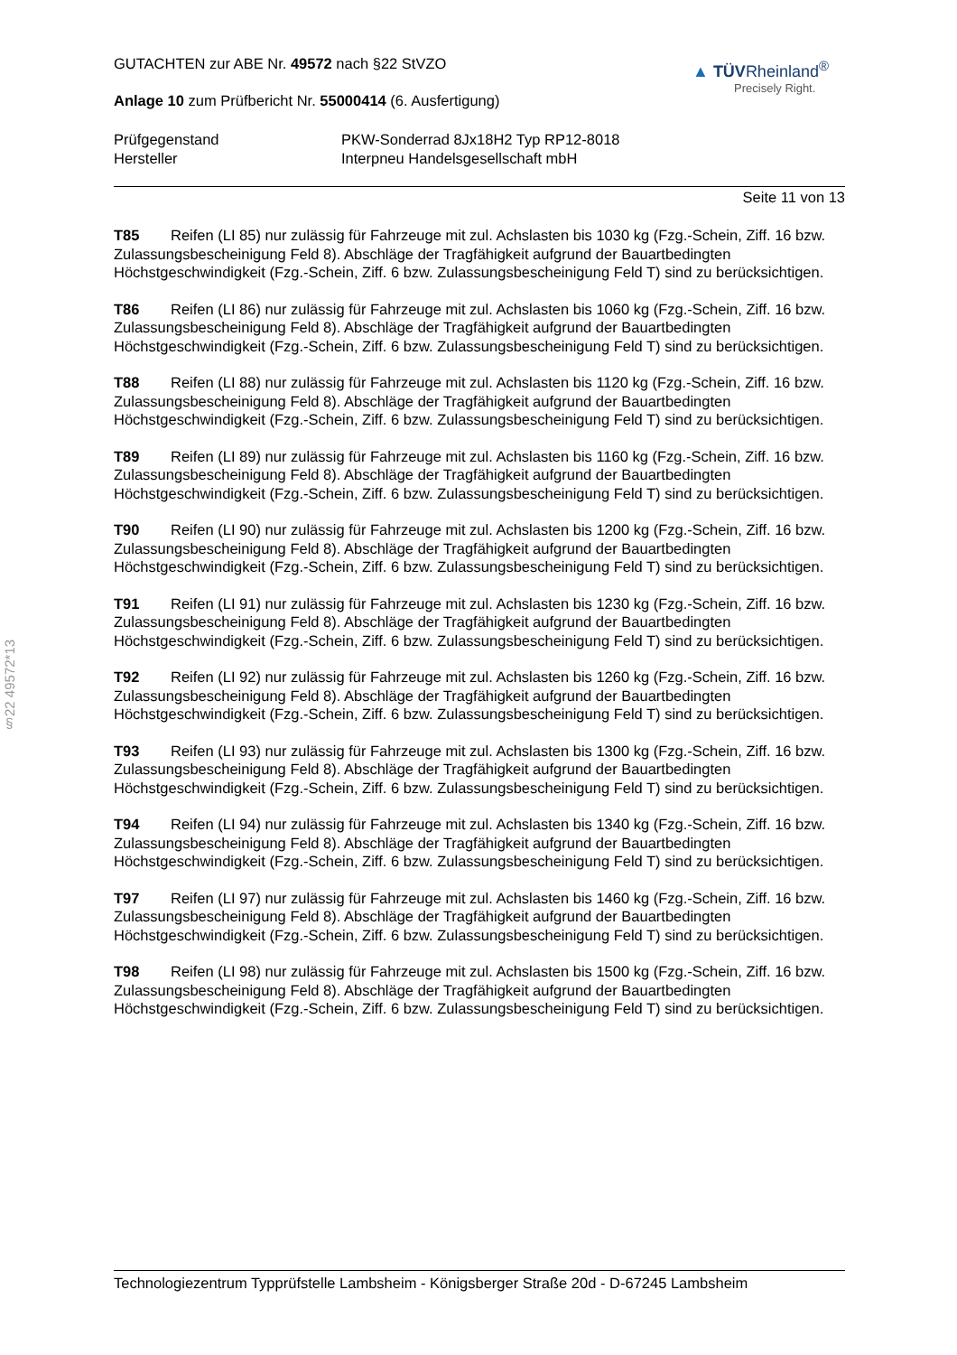§22 49572*13
GUTACHTEN zur ABE Nr. 49572 nach §22 StVZO
Anlage 10 zum Prüfbericht Nr. 55000414 (6. Ausfertigung)
▲ TÜVRheinland<sup>®</sup>
Precisely Right.
Prüfgegenstand PKW-Sonderrad 8Jx18H2 Typ RP12-8018 Hersteller Interpneu Handelsgesellschaft mbH
Seite 11 von 13
T85 Reifen (LI 85) nur zulässig für Fahrzeuge mit zul. Achslasten bis 1030 kg (Fzg.-Schein, Ziff. 16 bzw. Zulassungsbescheinigung Feld 8). Abschläge der Tragfähigkeit aufgrund der Bauartbedingten Höchstgeschwindigkeit (Fzg.-Schein, Ziff. 6 bzw. Zulassungsbescheinigung Feld T) sind zu berücksichtigen.
T86 Reifen (LI 86) nur zulässig für Fahrzeuge mit zul. Achslasten bis 1060 kg (Fzg.-Schein, Ziff. 16 bzw. Zulassungsbescheinigung Feld 8). Abschläge der Tragfähigkeit aufgrund der Bauartbedingten Höchstgeschwindigkeit (Fzg.-Schein, Ziff. 6 bzw. Zulassungsbescheinigung Feld T) sind zu berücksichtigen.
T88 Reifen (LI 88) nur zulässig für Fahrzeuge mit zul. Achslasten bis 1120 kg (Fzg.-Schein, Ziff. 16 bzw. Zulassungsbescheinigung Feld 8). Abschläge der Tragfähigkeit aufgrund der Bauartbedingten Höchstgeschwindigkeit (Fzg.-Schein, Ziff. 6 bzw. Zulassungsbescheinigung Feld T) sind zu berücksichtigen.
T89 Reifen (LI 89) nur zulässig für Fahrzeuge mit zul. Achslasten bis 1160 kg (Fzg.-Schein, Ziff. 16 bzw. Zulassungsbescheinigung Feld 8). Abschläge der Tragfähigkeit aufgrund der Bauartbedingten Höchstgeschwindigkeit (Fzg.-Schein, Ziff. 6 bzw. Zulassungsbescheinigung Feld T) sind zu berücksichtigen.
T90 Reifen (LI 90) nur zulässig für Fahrzeuge mit zul. Achslasten bis 1200 kg (Fzg.-Schein, Ziff. 16 bzw. Zulassungsbescheinigung Feld 8). Abschläge der Tragfähigkeit aufgrund der Bauartbedingten Höchstgeschwindigkeit (Fzg.-Schein, Ziff. 6 bzw. Zulassungsbescheinigung Feld T) sind zu berücksichtigen.
T91 Reifen (LI 91) nur zulässig für Fahrzeuge mit zul. Achslasten bis 1230 kg (Fzg.-Schein, Ziff. 16 bzw. Zulassungsbescheinigung Feld 8). Abschläge der Tragfähigkeit aufgrund der Bauartbedingten Höchstgeschwindigkeit (Fzg.-Schein, Ziff. 6 bzw. Zulassungsbescheinigung Feld T) sind zu berücksichtigen.
T92 Reifen (LI 92) nur zulässig für Fahrzeuge mit zul. Achslasten bis 1260 kg (Fzg.-Schein, Ziff. 16 bzw. Zulassungsbescheinigung Feld 8). Abschläge der Tragfähigkeit aufgrund der Bauartbedingten Höchstgeschwindigkeit (Fzg.-Schein, Ziff. 6 bzw. Zulassungsbescheinigung Feld T) sind zu berücksichtigen.
T93 Reifen (LI 93) nur zulässig für Fahrzeuge mit zul. Achslasten bis 1300 kg (Fzg.-Schein, Ziff. 16 bzw. Zulassungsbescheinigung Feld 8). Abschläge der Tragfähigkeit aufgrund der Bauartbedingten Höchstgeschwindigkeit (Fzg.-Schein, Ziff. 6 bzw. Zulassungsbescheinigung Feld T) sind zu berücksichtigen.
T94 Reifen (LI 94) nur zulässig für Fahrzeuge mit zul. Achslasten bis 1340 kg (Fzg.-Schein, Ziff. 16 bzw. Zulassungsbescheinigung Feld 8). Abschläge der Tragfähigkeit aufgrund der Bauartbedingten Höchstgeschwindigkeit (Fzg.-Schein, Ziff. 6 bzw. Zulassungsbescheinigung Feld T) sind zu berücksichtigen.
T97 Reifen (LI 97) nur zulässig für Fahrzeuge mit zul. Achslasten bis 1460 kg (Fzg.-Schein, Ziff. 16 bzw. Zulassungsbescheinigung Feld 8). Abschläge der Tragfähigkeit aufgrund der Bauartbedingten Höchstgeschwindigkeit (Fzg.-Schein, Ziff. 6 bzw. Zulassungsbescheinigung Feld T) sind zu berücksichtigen.
T98 Reifen (LI 98) nur zulässig für Fahrzeuge mit zul. Achslasten bis 1500 kg (Fzg.-Schein, Ziff. 16 bzw. Zulassungsbescheinigung Feld 8). Abschläge der Tragfähigkeit aufgrund der Bauartbedingten Höchstgeschwindigkeit (Fzg.-Schein, Ziff. 6 bzw. Zulassungsbescheinigung Feld T) sind zu berücksichtigen.
Technologiezentrum Typprüfstelle Lambsheim - Königsberger Straße 20d - D-67245 Lambsheim